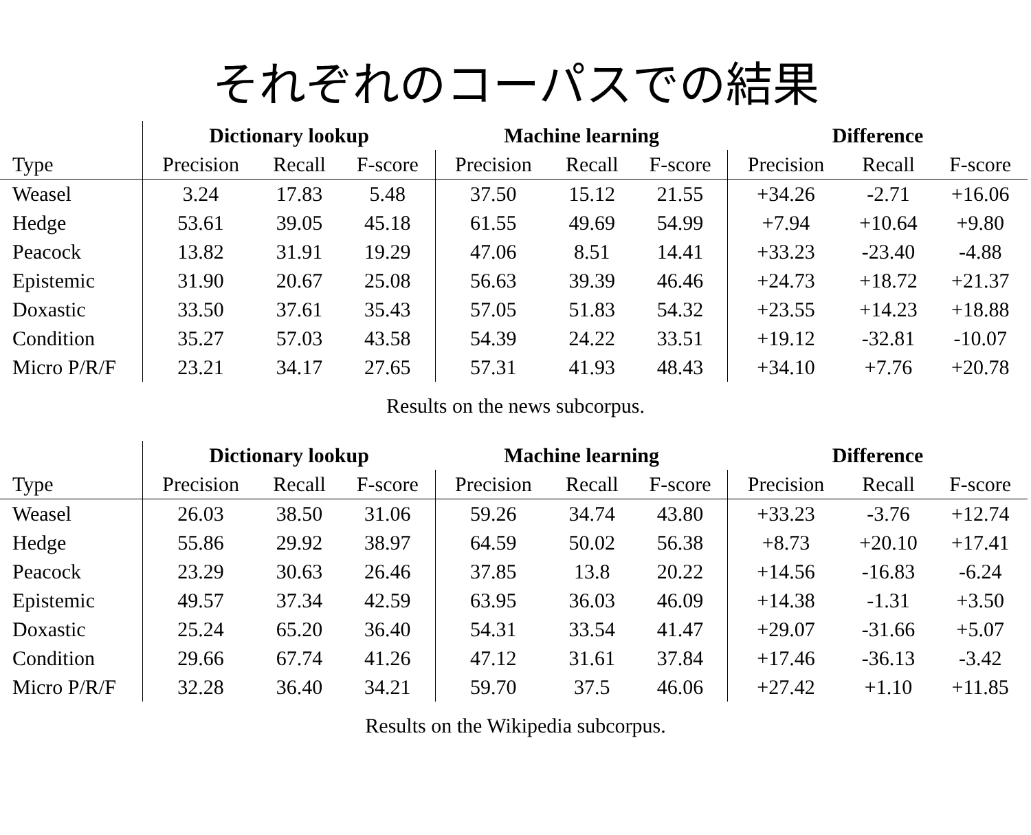それぞれのコーパスでの結果
| | Dictionary lookup | | | Machine learning | | | Difference | | |
| Type | Precision | Recall | F-score | Precision | Recall | F-score | Precision | Recall | F-score |
| Weasel | 3.24 | 17.83 | 5.48 | 37.50 | 15.12 | 21.55 | +34.26 | -2.71 | +16.06 |
| Hedge | 53.61 | 39.05 | 45.18 | 61.55 | 49.69 | 54.99 | +7.94 | +10.64 | +9.80 |
| Peacock | 13.82 | 31.91 | 19.29 | 47.06 | 8.51 | 14.41 | +33.23 | -23.40 | -4.88 |
| Epistemic | 31.90 | 20.67 | 25.08 | 56.63 | 39.39 | 46.46 | +24.73 | +18.72 | +21.37 |
| Doxastic | 33.50 | 37.61 | 35.43 | 57.05 | 51.83 | 54.32 | +23.55 | +14.23 | +18.88 |
| Condition | 35.27 | 57.03 | 43.58 | 54.39 | 24.22 | 33.51 | +19.12 | -32.81 | -10.07 |
| Micro P/R/F | 23.21 | 34.17 | 27.65 | 57.31 | 41.93 | 48.43 | +34.10 | +7.76 | +20.78 |
Results on the news subcorpus.
| | Dictionary lookup | | | Machine learning | | | Difference | | |
| Type | Precision | Recall | F-score | Precision | Recall | F-score | Precision | Recall | F-score |
| Weasel | 26.03 | 38.50 | 31.06 | 59.26 | 34.74 | 43.80 | +33.23 | -3.76 | +12.74 |
| Hedge | 55.86 | 29.92 | 38.97 | 64.59 | 50.02 | 56.38 | +8.73 | +20.10 | +17.41 |
| Peacock | 23.29 | 30.63 | 26.46 | 37.85 | 13.8 | 20.22 | +14.56 | -16.83 | -6.24 |
| Epistemic | 49.57 | 37.34 | 42.59 | 63.95 | 36.03 | 46.09 | +14.38 | -1.31 | +3.50 |
| Doxastic | 25.24 | 65.20 | 36.40 | 54.31 | 33.54 | 41.47 | +29.07 | -31.66 | +5.07 |
| Condition | 29.66 | 67.74 | 41.26 | 47.12 | 31.61 | 37.84 | +17.46 | -36.13 | -3.42 |
| Micro P/R/F | 32.28 | 36.40 | 34.21 | 59.70 | 37.5 | 46.06 | +27.42 | +1.10 | +11.85 |
Results on the Wikipedia subcorpus.